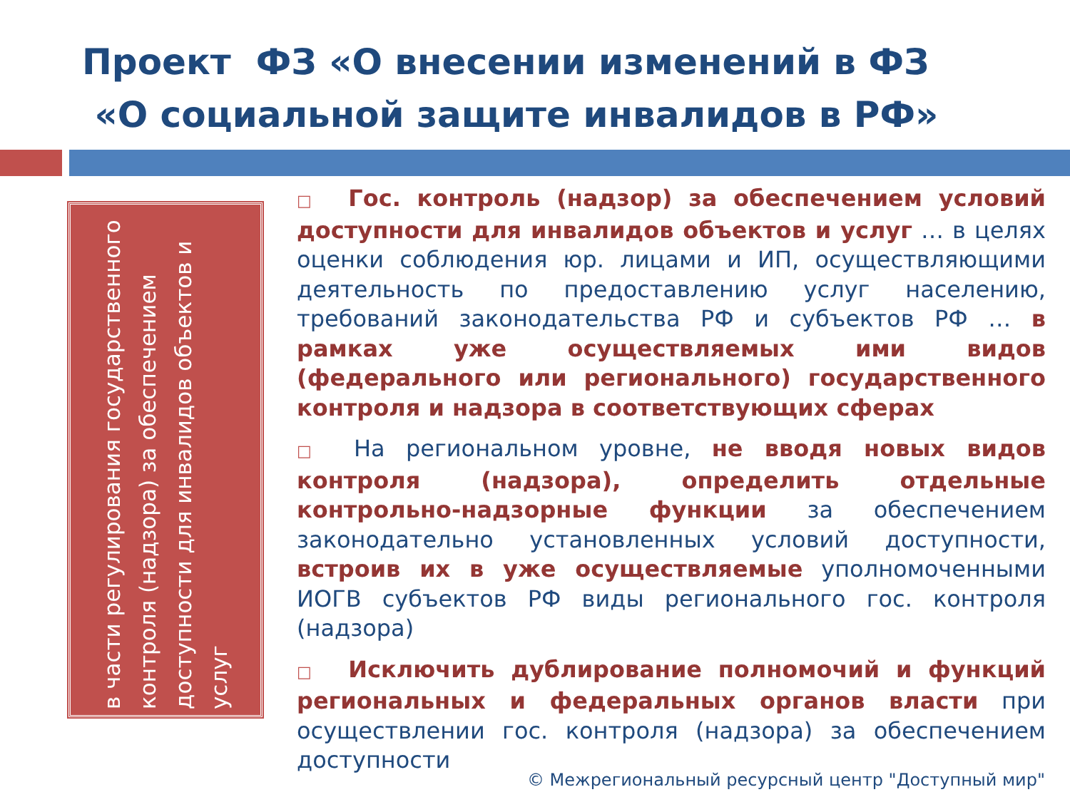Проект ФЗ «О внесении изменений в ФЗ
«О социальной защите инвалидов в РФ»
в части регулирования государственного контроля (надзора) за обеспечением доступности для инвалидов объектов и услуг
□ Гос. контроль (надзор) за обеспечением условий доступности для инвалидов объектов и услуг … в целях оценки соблюдения юр. лицами и ИП, осуществляющими деятельность по предоставлению услуг населению, требований законодательства РФ и субъектов РФ … в рамках уже осуществляемых ими видов (федерального или регионального) государственного контроля и надзора в соответствующих сферах
□ На региональном уровне, не вводя новых видов контроля (надзора), определить отдельные контрольно-надзорные функции за обеспечением законодательно установленных условий доступности, встроив их в уже осуществляемые уполномоченными ИОГВ субъектов РФ виды регионального гос. контроля (надзора)
□ Исключить дублирование полномочий и функций региональных и федеральных органов власти при осуществлении гос. контроля (надзора) за обеспечением доступности
© Межрегиональный ресурсный центр "Доступный мир"